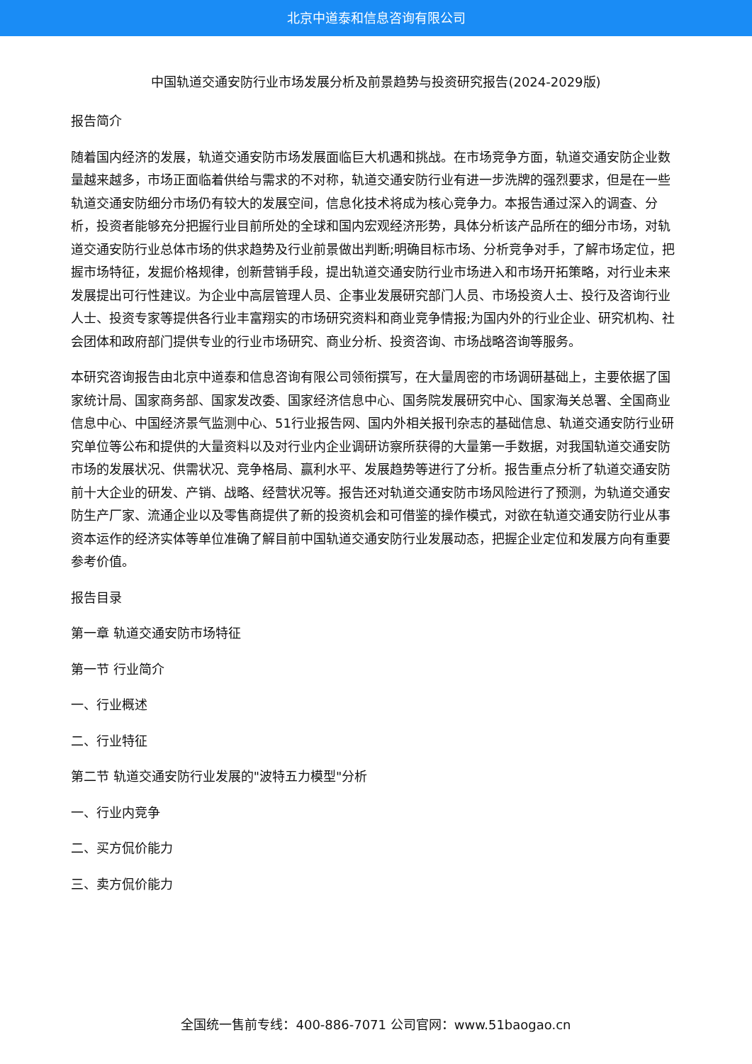北京中道泰和信息咨询有限公司
中国轨道交通安防行业市场发展分析及前景趋势与投资研究报告(2024-2029版)
报告简介
随着国内经济的发展，轨道交通安防市场发展面临巨大机遇和挑战。在市场竞争方面，轨道交通安防企业数量越来越多，市场正面临着供给与需求的不对称，轨道交通安防行业有进一步洗牌的强烈要求，但是在一些轨道交通安防细分市场仍有较大的发展空间，信息化技术将成为核心竞争力。本报告通过深入的调查、分析，投资者能够充分把握行业目前所处的全球和国内宏观经济形势，具体分析该产品所在的细分市场，对轨道交通安防行业总体市场的供求趋势及行业前景做出判断;明确目标市场、分析竞争对手，了解市场定位，把握市场特征，发掘价格规律，创新营销手段，提出轨道交通安防行业市场进入和市场开拓策略，对行业未来发展提出可行性建议。为企业中高层管理人员、企事业发展研究部门人员、市场投资人士、投行及咨询行业人士、投资专家等提供各行业丰富翔实的市场研究资料和商业竞争情报;为国内外的行业企业、研究机构、社会团体和政府部门提供专业的行业市场研究、商业分析、投资咨询、市场战略咨询等服务。
本研究咨询报告由北京中道泰和信息咨询有限公司领衔撰写，在大量周密的市场调研基础上，主要依据了国家统计局、国家商务部、国家发改委、国家经济信息中心、国务院发展研究中心、国家海关总署、全国商业信息中心、中国经济景气监测中心、51行业报告网、国内外相关报刊杂志的基础信息、轨道交通安防行业研究单位等公布和提供的大量资料以及对行业内企业调研访察所获得的大量第一手数据，对我国轨道交通安防市场的发展状况、供需状况、竞争格局、赢利水平、发展趋势等进行了分析。报告重点分析了轨道交通安防前十大企业的研发、产销、战略、经营状况等。报告还对轨道交通安防市场风险进行了预测，为轨道交通安防生产厂家、流通企业以及零售商提供了新的投资机会和可借鉴的操作模式，对欲在轨道交通安防行业从事资本运作的经济实体等单位准确了解目前中国轨道交通安防行业发展动态，把握企业定位和发展方向有重要参考价值。
报告目录
第一章 轨道交通安防市场特征
第一节 行业简介
一、行业概述
二、行业特征
第二节 轨道交通安防行业发展的"波特五力模型"分析
一、行业内竞争
二、买方侃价能力
三、卖方侃价能力
全国统一售前专线：400-886-7071 公司官网：www.51baogao.cn